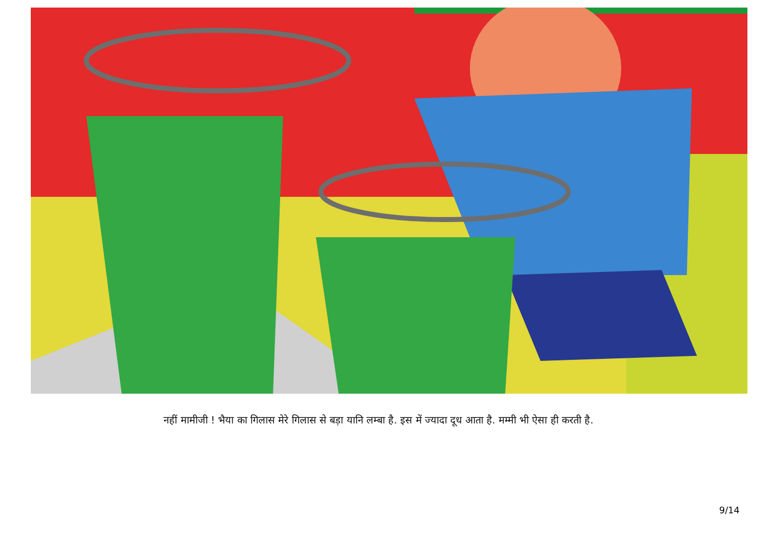नहीं मामीजी ! भैया का गिलास मेरे गिलास से बड़ा यानि लम्बा है. इस में ज्यादा दूध आता है. मम्मी भी ऐसा ही करती है.
9/14